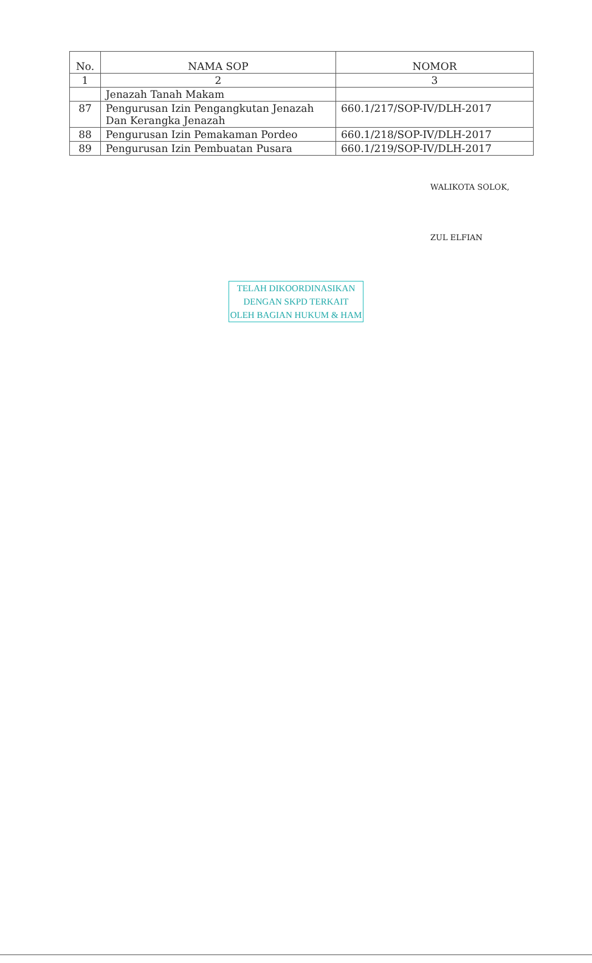| No. | NAMA SOP | NOMOR |
| --- | --- | --- |
| 1 | 2 | 3 |
| | Jenazah Tanah Makam | |
| 87 | Pengurusan Izin Pengangkutan Jenazah Dan Kerangka Jenazah | 660.1/217/SOP-IV/DLH-2017 |
| 88 | Pengurusan Izin Pemakaman Pordeo | 660.1/218/SOP-IV/DLH-2017 |
| 89 | Pengurusan Izin Pembuatan Pusara | 660.1/219/SOP-IV/DLH-2017 |
WALIKOTA SOLOK,
ZUL ELFIAN
TELAH DIKOORDINASIKAN
DENGAN SKPD TERKAIT
OLEH BAGIAN HUKUM & HAM